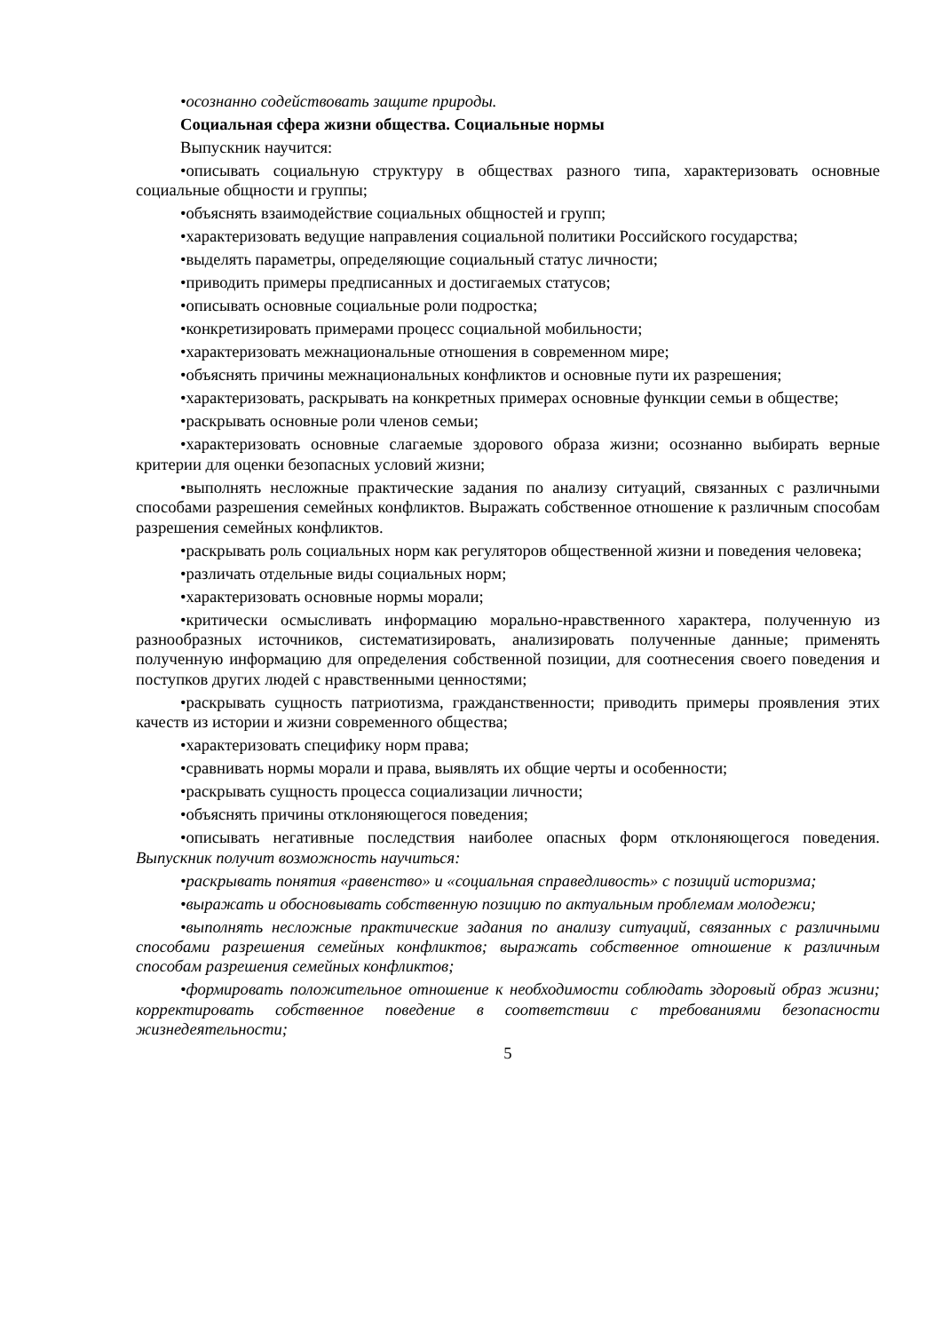•осознанно содействовать защите природы.
Социальная сфера жизни общества. Социальные нормы
Выпускник научится:
•описывать социальную структуру в обществах разного типа, характеризовать основные социальные общности и группы;
•объяснять взаимодействие социальных общностей и групп;
•характеризовать ведущие направления социальной политики Российского государства;
•выделять параметры, определяющие социальный статус личности;
•приводить примеры предписанных и достигаемых статусов;
•описывать основные социальные роли подростка;
•конкретизировать примерами процесс социальной мобильности;
•характеризовать межнациональные отношения в современном мире;
•объяснять причины межнациональных конфликтов и основные пути их разрешения;
•характеризовать, раскрывать на конкретных примерах основные функции семьи в обществе;
•раскрывать основные роли членов семьи;
•характеризовать основные слагаемые здорового образа жизни; осознанно выбирать верные критерии для оценки безопасных условий жизни;
•выполнять несложные практические задания по анализу ситуаций, связанных с различными способами разрешения семейных конфликтов. Выражать собственное отношение к различным способам разрешения семейных конфликтов.
•раскрывать роль социальных норм как регуляторов общественной жизни и поведения человека;
•различать отдельные виды социальных норм;
•характеризовать основные нормы морали;
•критически осмысливать информацию морально-нравственного характера, полученную из разнообразных источников, систематизировать, анализировать полученные данные; применять полученную информацию для определения собственной позиции, для соотнесения своего поведения и поступков других людей с нравственными ценностями;
•раскрывать сущность патриотизма, гражданственности; приводить примеры проявления этих качеств из истории и жизни современного общества;
•характеризовать специфику норм права;
•сравнивать нормы морали и права, выявлять их общие черты и особенности;
•раскрывать сущность процесса социализации личности;
•объяснять причины отклоняющегося поведения;
•описывать негативные последствия наиболее опасных форм отклоняющегося поведения. Выпускник получит возможность научиться:
•раскрывать понятия «равенство» и «социальная справедливость» с позиций историзма;
•выражать и обосновывать собственную позицию по актуальным проблемам молодежи;
•выполнять несложные практические задания по анализу ситуаций, связанных с различными способами разрешения семейных конфликтов; выражать собственное отношение к различным способам разрешения семейных конфликтов;
•формировать положительное отношение к необходимости соблюдать здоровый образ жизни; корректировать собственное поведение в соответствии с требованиями безопасности жизнедеятельности;
5